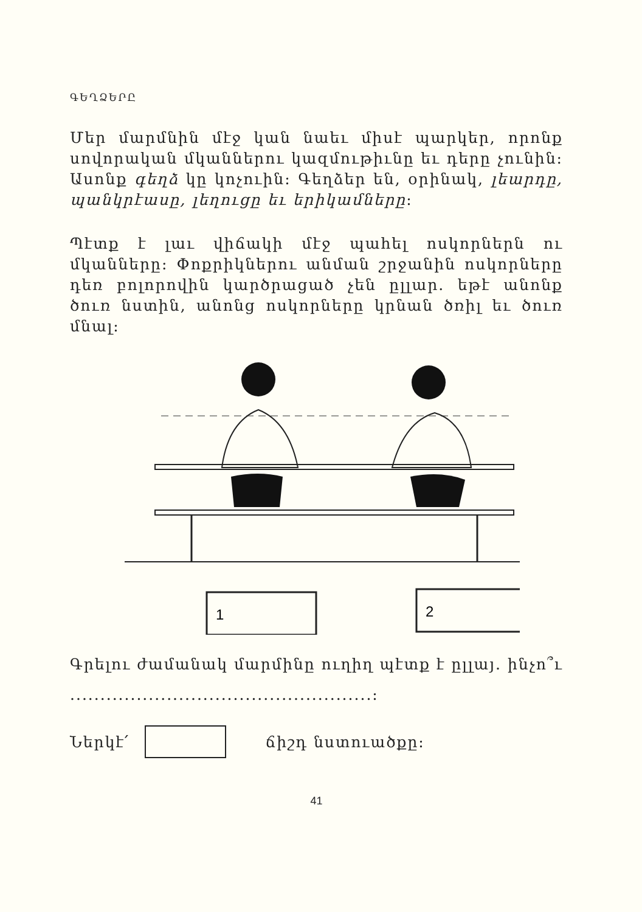ԳԵՂՁԵՐԸ
Մեր մարմնին մէջ կան նաեւ միսէ պարկեր, որոնք սովորական մկաններու կազմութիւնը եւ դերը չունին: Ասոնք գեղձ կը կոչուին: Գեղձեր են, օրինակ, լեարդը, պանկրէասը, լեղուցը եւ երիկամները:
Պէտք է լաւ վիճակի մէջ պահել ոսկորներն ու մկանները: Փոքրիկներու անման շրջանին ոսկորները դեռ բոլորովին կարծրացած չեն ըլլար. եթէ անոնք ծուռ նստին, անոնց ոսկորները կրնան ծռիլ եւ ծուռ մնալ:
1
2
Գրելու ժամանակ մարմինը ուղիղ պէտք է ըլլայ. ինչո՞ւ ..................................................:
Ներկէ՛ ճիշդ նստուածքը:
41